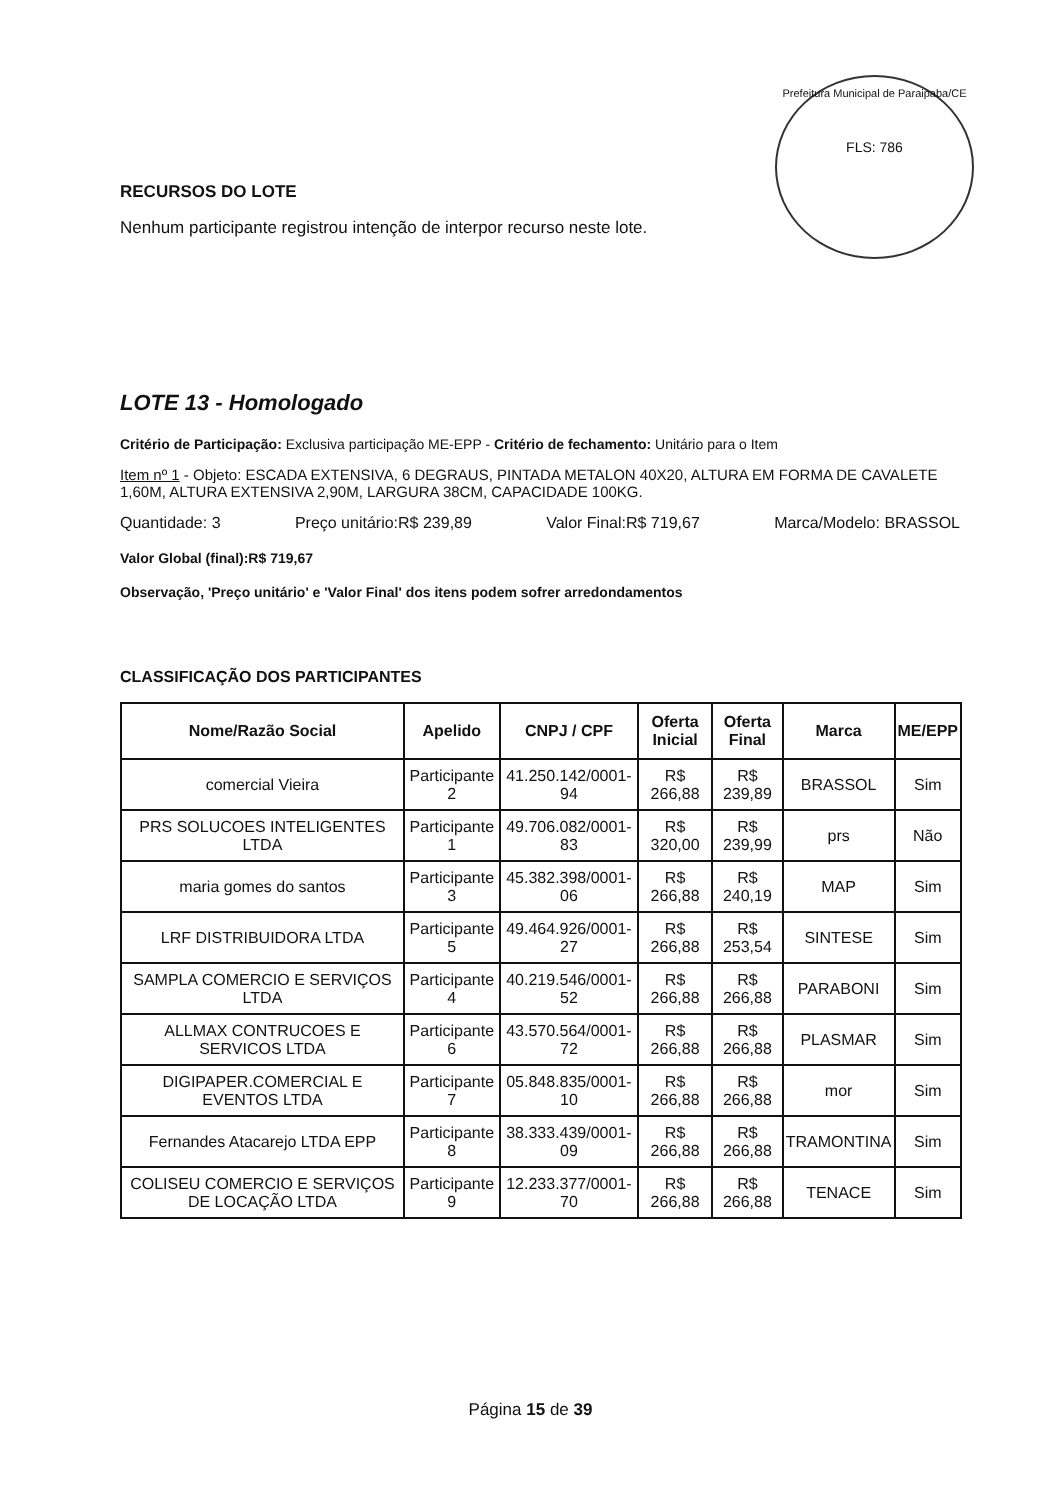Prefeitura Municipal de Paraipaba/CE
FLS: 786
RECURSOS DO LOTE
Nenhum participante registrou intenção de interpor recurso neste lote.
LOTE 13 - Homologado
Critério de Participação: Exclusiva participação ME-EPP - Critério de fechamento: Unitário para o Item
Item nº 1 - Objeto: ESCADA EXTENSIVA, 6 DEGRAUS, PINTADA METALON 40X20, ALTURA EM FORMA DE CAVALETE 1,60M, ALTURA EXTENSIVA 2,90M, LARGURA 38CM, CAPACIDADE 100KG.
Quantidade: 3 Preço unitário:R$ 239,89 Valor Final:R$ 719,67 Marca/Modelo: BRASSOL
Valor Global (final):R$ 719,67
Observação, 'Preço unitário' e 'Valor Final' dos itens podem sofrer arredondamentos
CLASSIFICAÇÃO DOS PARTICIPANTES
| Nome/Razão Social | Apelido | CNPJ / CPF | Oferta Inicial | Oferta Final | Marca | ME/EPP |
| --- | --- | --- | --- | --- | --- | --- |
| comercial Vieira | Participante 2 | 41.250.142/0001-94 | R$ 266,88 | R$ 239,89 | BRASSOL | Sim |
| PRS SOLUCOES INTELIGENTES LTDA | Participante 1 | 49.706.082/0001-83 | R$ 320,00 | R$ 239,99 | prs | Não |
| maria gomes do santos | Participante 3 | 45.382.398/0001-06 | R$ 266,88 | R$ 240,19 | MAP | Sim |
| LRF DISTRIBUIDORA LTDA | Participante 5 | 49.464.926/0001-27 | R$ 266,88 | R$ 253,54 | SINTESE | Sim |
| SAMPLA COMERCIO E SERVIÇOS LTDA | Participante 4 | 40.219.546/0001-52 | R$ 266,88 | R$ 266,88 | PARABONI | Sim |
| ALLMAX CONTRUCOES E SERVICOS LTDA | Participante 6 | 43.570.564/0001-72 | R$ 266,88 | R$ 266,88 | PLASMAR | Sim |
| DIGIPAPER.COMERCIAL E EVENTOS LTDA | Participante 7 | 05.848.835/0001-10 | R$ 266,88 | R$ 266,88 | mor | Sim |
| Fernandes Atacarejo LTDA EPP | Participante 8 | 38.333.439/0001-09 | R$ 266,88 | R$ 266,88 | TRAMONTINA | Sim |
| COLISEU COMERCIO E SERVIÇOS DE LOCAÇÃO LTDA | Participante 9 | 12.233.377/0001-70 | R$ 266,88 | R$ 266,88 | TENACE | Sim |
Página 15 de 39